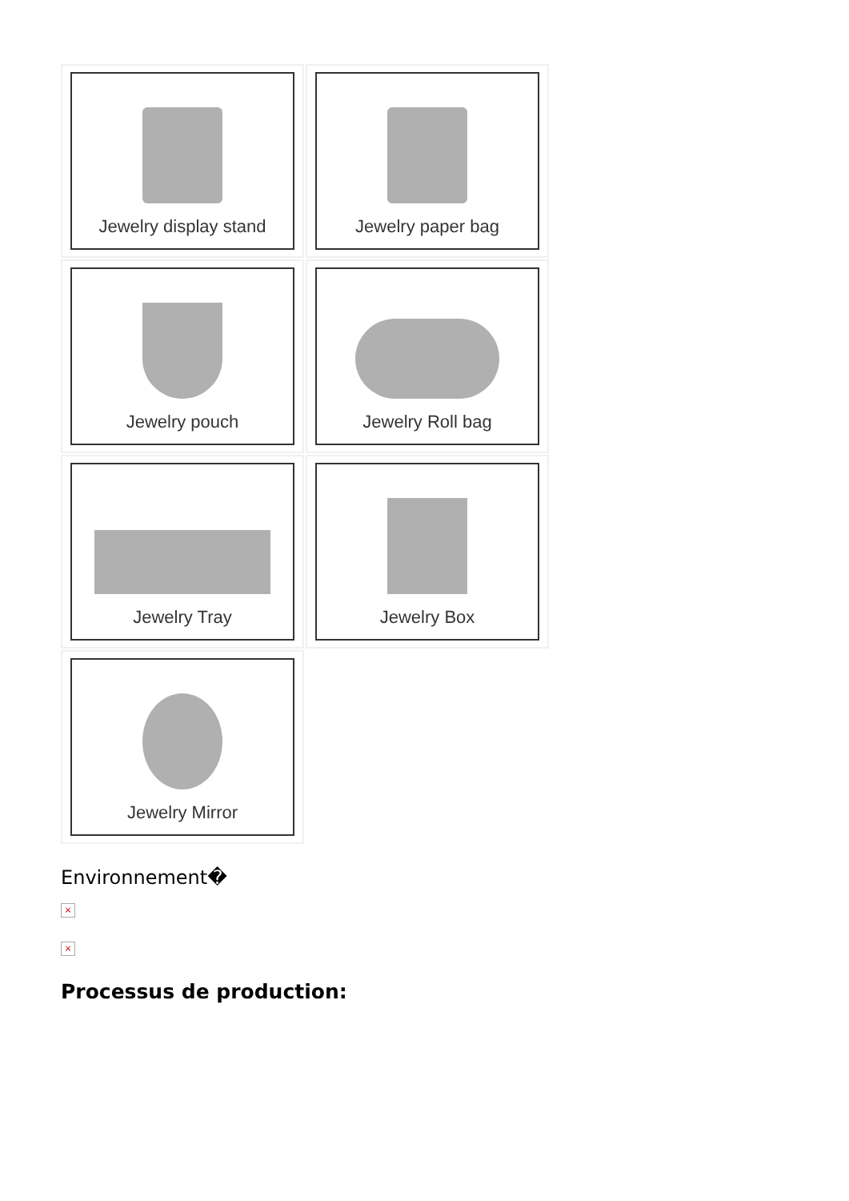Jewelry display stand
Jewelry paper bag
Jewelry pouch
Jewelry Roll bag
Jewelry Tray
Jewelry Box
Jewelry Mirror
Environnement�
×
×
Processus de production: